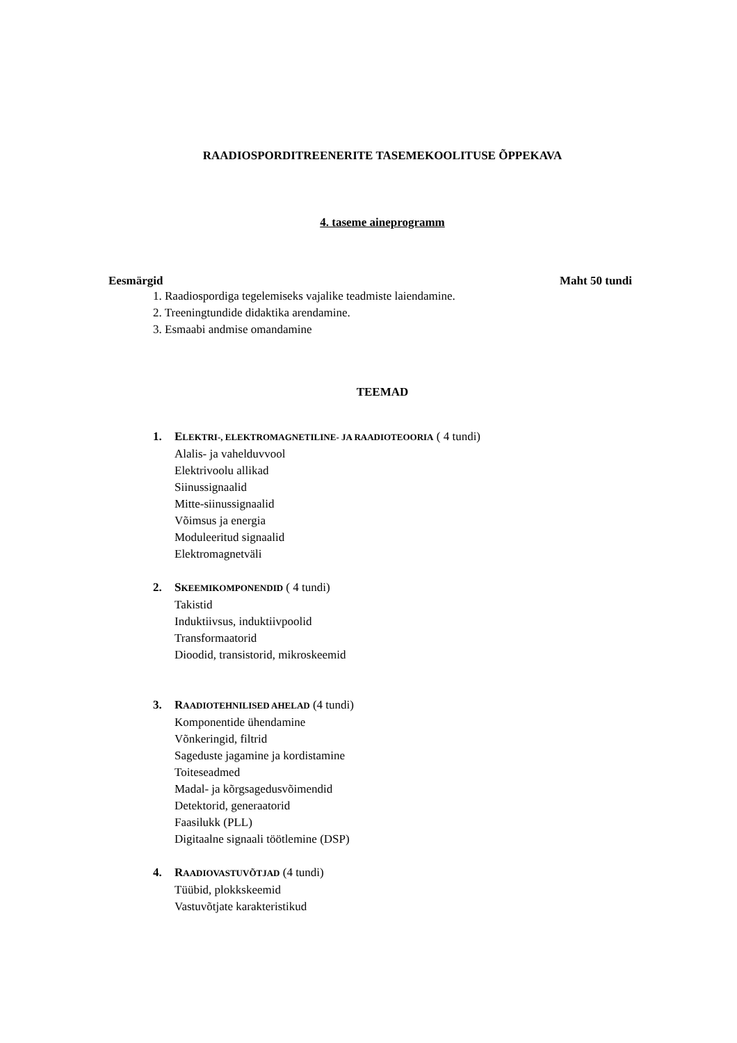RAADIOSPORDITREENERITE TASEMEKOOLITUSE ÕPPEKAVA
4. taseme aineprogramm
Eesmärgid Maht 50 tundi
1. Raadiospordiga tegelemiseks vajalike teadmiste laiendamine.
2. Treeningtundide didaktika arendamine.
3. Esmaabi andmise omandamine
TEEMAD
1. ELEKTRI-, ELEKTROMAGNETILINE- JA RAADIOTEOORIA ( 4 tundi)
Alalis- ja vahelduvvool
Elektrivoolu allikad
Siinussignaalid
Mitte-siinussignaalid
Võimsus ja energia
Moduleeritud signaalid
Elektromagnetväli
2. SKEEMIKOMPONENDID ( 4 tundi)
Takistid
Induktiivsus, induktiivpoolid
Transformaatorid
Dioodid, transistorid, mikroskeemid
3. RAADIOTEHNILISED AHELAD (4 tundi)
Komponentide ühendamine
Võnkeringid, filtrid
Sageduste jagamine ja kordistamine
Toiteseadmed
Madal- ja kõrgsagedusvõimendid
Detektorid, generaatorid
Faasilukk (PLL)
Digitaalne signaali töötlemine (DSP)
4. RAADIOVASTUVÕTJAD (4 tundi)
Tüübid, plokkskeemid
Vastuvõtjate karakteristikud